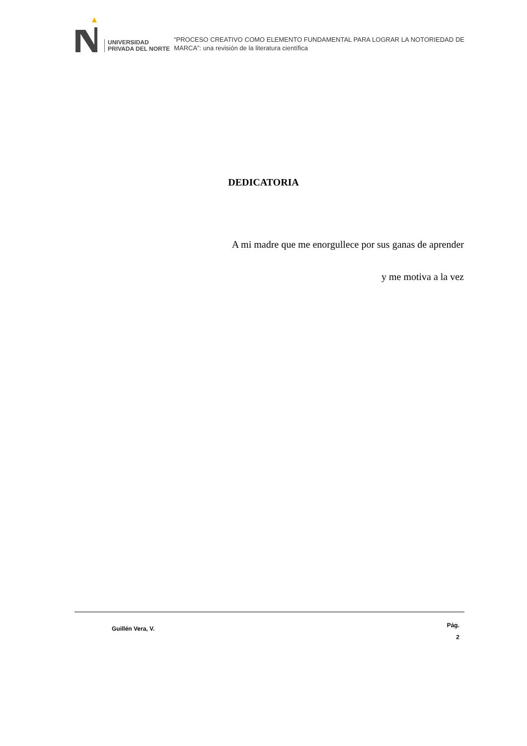UNIVERSIDAD
PRIVADA DEL NORTE
“PROCESO CREATIVO COMO ELEMENTO FUNDAMENTAL PARA LOGRAR LA NOTORIEDAD DE MARCA”: una revisión de la literatura científica
DEDICATORIA
A mi madre que me enorgullece por sus ganas de aprender
y me motiva a la vez
Guillén Vera, V. Pág.
2